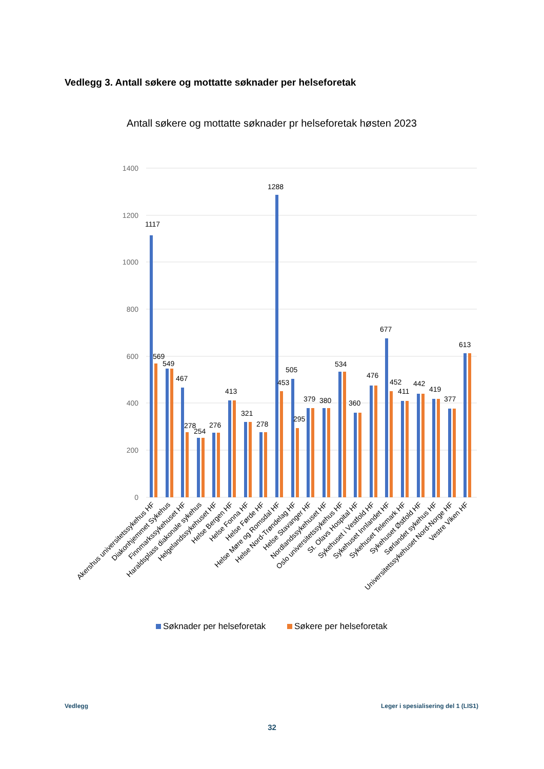Vedlegg 3. Antall søkere og mottatte søknader per helseforetak
Antall søkere og mottatte søknader pr helseforetak høsten 2023
1400
1200
1000
800
600
400
200
0
1117
569
549
467
278
254
276
413
321
278
1288
453
505
295
379
380
534
360
476
677
452
411
442
419
377
613
Akershus universitetssykehus HF
Diakonhjemmet Sykehus
Finnmarkssykehuset HF
Haraldsplass diakonale sykehus
Helgelandssykehuset HF
Helse Bergen HF
Helse Fonna HF
Helse Førde HF
Helse Møre og Romsdal HF
Helse Nord-Trøndelag HF
Helse Stavanger HF
Nordlandssykehuset HF
Oslo universitetssykehus HF
St. Olavs Hospital HF
Sykehuset i Vestfold HF
Sykehuset Innlandet HF
Sykehuset Telemark HF
Sykehuset Østfold HF
Sørlandet sykehus HF
Universitetssykehuset Nord-Norge HF
Vestre Viken HF
Søknader per helseforetak
Søkere per helseforetak
Vedlegg
Leger i spesialisering del 1 (LIS1)
32